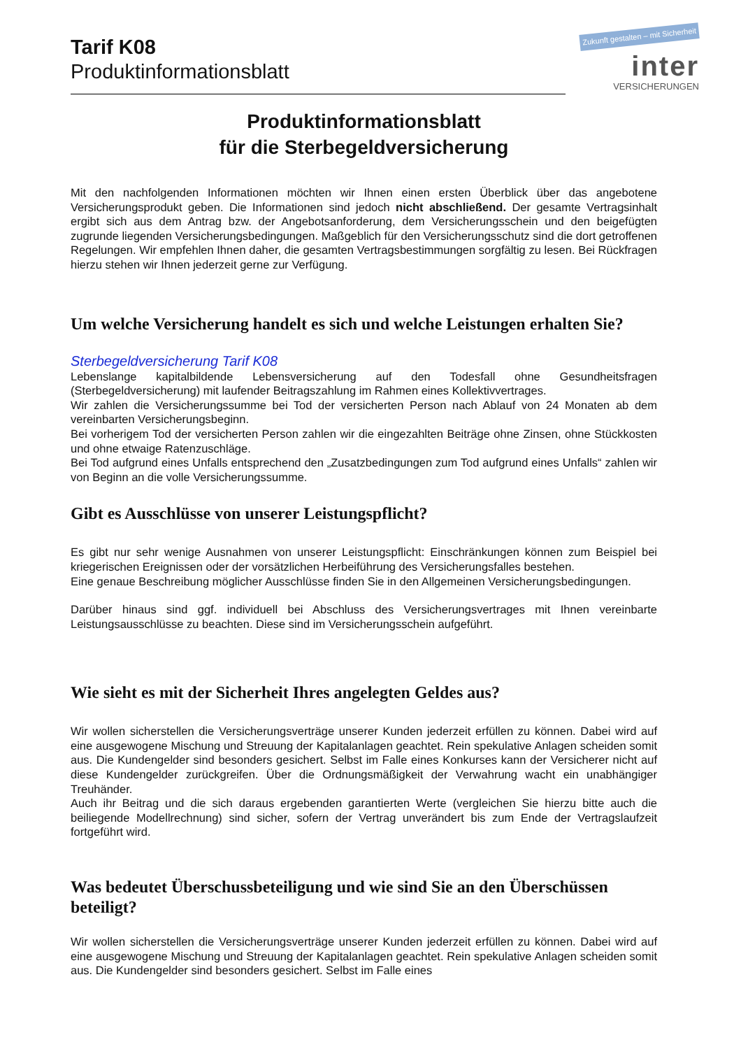Tarif K08
Produktinformationsblatt
Zukunft gestalten – mit Sicherheit
inter
VERSICHERUNGEN
Produktinformationsblatt
für die Sterbegeldversicherung
Mit den nachfolgenden Informationen möchten wir Ihnen einen ersten Überblick über das angebotene Versicherungsprodukt geben. Die Informationen sind jedoch nicht abschließend. Der gesamte Vertragsinhalt ergibt sich aus dem Antrag bzw. der Angebotsanforderung, dem Versicherungsschein und den beigefügten zugrunde liegenden Versicherungsbedingungen. Maßgeblich für den Versicherungsschutz sind die dort getroffenen Regelungen. Wir empfehlen Ihnen daher, die gesamten Vertragsbestimmungen sorgfältig zu lesen. Bei Rückfragen hierzu stehen wir Ihnen jederzeit gerne zur Verfügung.
Um welche Versicherung handelt es sich und welche Leistungen erhalten Sie?
Sterbegeldversicherung Tarif K08
Lebenslange kapitalbildende Lebensversicherung auf den Todesfall ohne Gesundheitsfragen (Sterbegeldversicherung) mit laufender Beitragszahlung im Rahmen eines Kollektivvertrages.
Wir zahlen die Versicherungssumme bei Tod der versicherten Person nach Ablauf von 24 Monaten ab dem vereinbarten Versicherungsbeginn.
Bei vorherigem Tod der versicherten Person zahlen wir die eingezahlten Beiträge ohne Zinsen, ohne Stückkosten und ohne etwaige Ratenzuschläge.
Bei Tod aufgrund eines Unfalls entsprechend den „Zusatzbedingungen zum Tod aufgrund eines Unfalls“ zahlen wir von Beginn an die volle Versicherungssumme.
Gibt es Ausschlüsse von unserer Leistungspflicht?
Es gibt nur sehr wenige Ausnahmen von unserer Leistungspflicht: Einschränkungen können zum Beispiel bei kriegerischen Ereignissen oder der vorsätzlichen Herbeiführung des Versicherungsfalles bestehen.
Eine genaue Beschreibung möglicher Ausschlüsse finden Sie in den Allgemeinen Versicherungsbedingungen.
Darüber hinaus sind ggf. individuell bei Abschluss des Versicherungsvertrages mit Ihnen vereinbarte Leistungsausschlüsse zu beachten. Diese sind im Versicherungsschein aufgeführt.
Wie sieht es mit der Sicherheit Ihres angelegten Geldes aus?
Wir wollen sicherstellen die Versicherungsverträge unserer Kunden jederzeit erfüllen zu können. Dabei wird auf eine ausgewogene Mischung und Streuung der Kapitalanlagen geachtet. Rein spekulative Anlagen scheiden somit aus. Die Kundengelder sind besonders gesichert. Selbst im Falle eines Konkurses kann der Versicherer nicht auf diese Kundengelder zurückgreifen. Über die Ordnungsmäßigkeit der Verwahrung wacht ein unabhängiger Treuhänder.
Auch ihr Beitrag und die sich daraus ergebenden garantierten Werte (vergleichen Sie hierzu bitte auch die beiliegende Modellrechnung) sind sicher, sofern der Vertrag unverändert bis zum Ende der Vertragslaufzeit fortgeführt wird.
Was bedeutet Überschussbeteiligung und wie sind Sie an den Überschüssen beteiligt?
Wir wollen sicherstellen die Versicherungsverträge unserer Kunden jederzeit erfüllen zu können. Dabei wird auf eine ausgewogene Mischung und Streuung der Kapitalanlagen geachtet. Rein spekulative Anlagen scheiden somit aus. Die Kundengelder sind besonders gesichert. Selbst im Falle eines